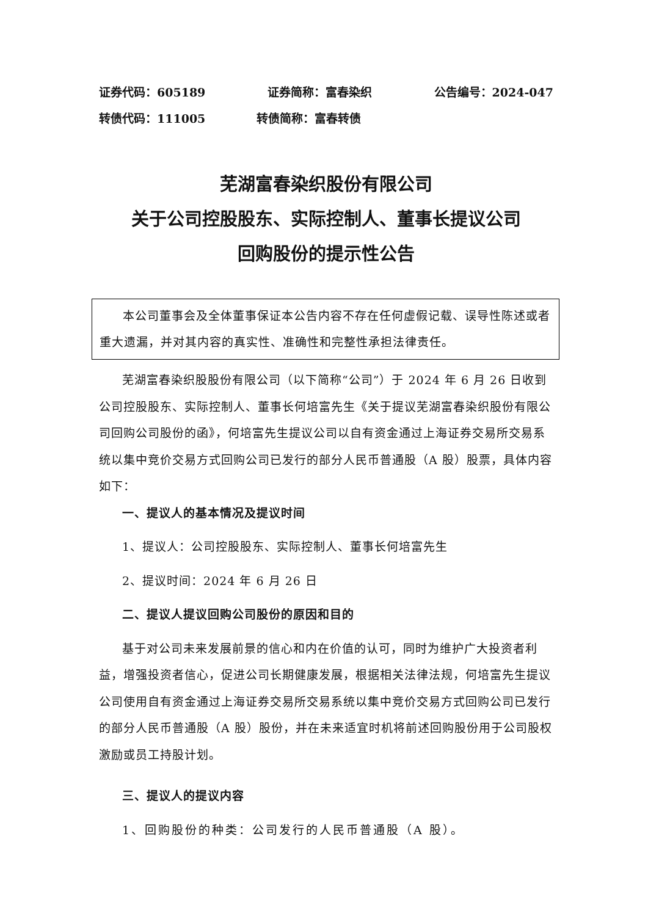证券代码：605189 证券简称：富春染织 公告编号：2024-047
转债代码：111005 转债简称：富春转债
芜湖富春染织股份有限公司
关于公司控股股东、实际控制人、董事长提议公司
回购股份的提示性公告
本公司董事会及全体董事保证本公告内容不存在任何虚假记载、误导性陈述或者重大遗漏，并对其内容的真实性、准确性和完整性承担法律责任。
芜湖富春染织股股份有限公司（以下简称“公司”）于 2024 年 6 月 26 日收到公司控股股东、实际控制人、董事长何培富先生《关于提议芜湖富春染织股份有限公司回购公司股份的函》，何培富先生提议公司以自有资金通过上海证券交易所交易系统以集中竞价交易方式回购公司已发行的部分人民币普通股（A 股）股票，具体内容如下：
一、提议人的基本情况及提议时间
1、提议人：公司控股股东、实际控制人、董事长何培富先生
2、提议时间：2024 年 6 月 26 日
二、提议人提议回购公司股份的原因和目的
基于对公司未来发展前景的信心和内在价值的认可，同时为维护广大投资者利益，增强投资者信心，促进公司长期健康发展，根据相关法律法规，何培富先生提议公司使用自有资金通过上海证券交易所交易系统以集中竞价交易方式回购公司已发行的部分人民币普通股（A 股）股份，并在未来适宜时机将前述回购股份用于公司股权激励或员工持股计划。
三、提议人的提议内容
1、回购股份的种类：公司发行的人民币普通股（A 股）。